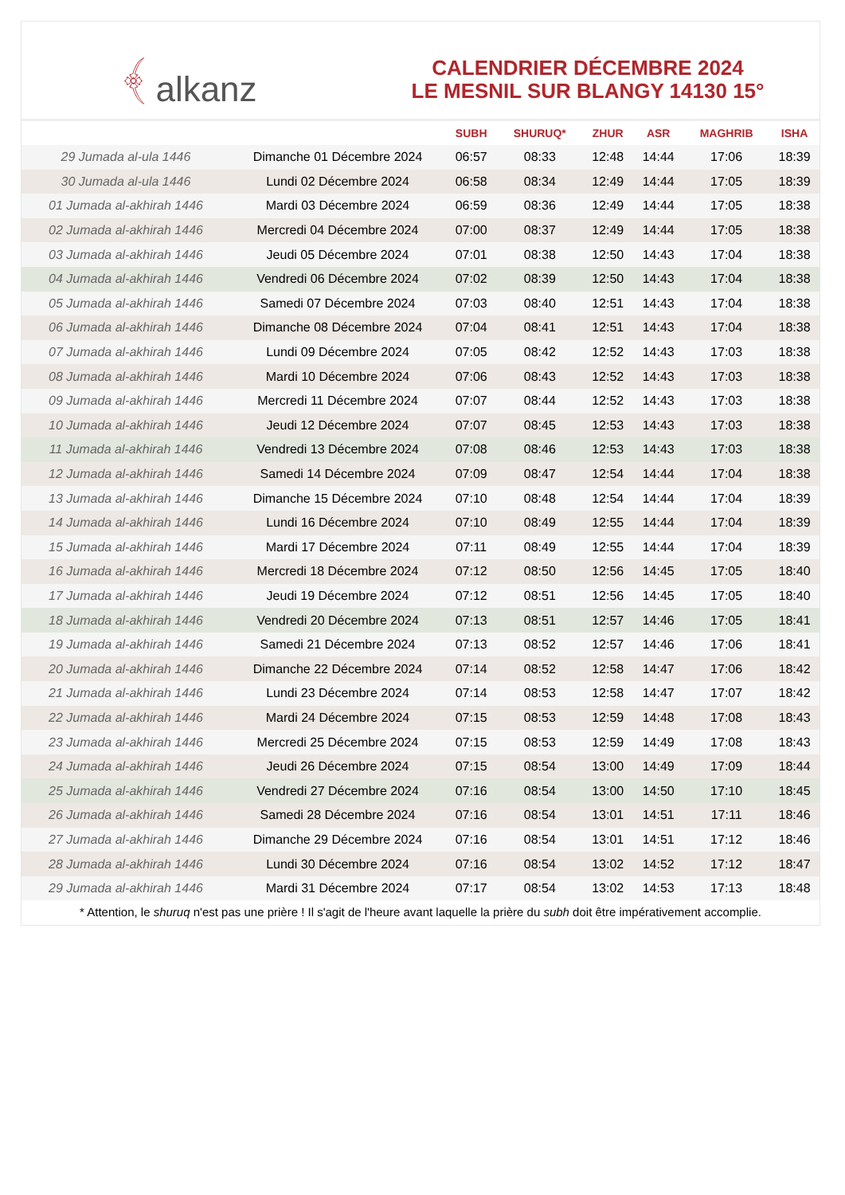﴾ alkanz
CALENDRIER DÉCEMBRE 2024
LE MESNIL SUR BLANGY 14130 15°
| | | SUBH | SHURUQ* | ZHUR | ASR | MAGHRIB | ISHA |
| --- | --- | --- | --- | --- | --- | --- | --- |
| 29 Jumada al-ula 1446 | Dimanche 01 Décembre 2024 | 06:57 | 08:33 | 12:48 | 14:44 | 17:06 | 18:39 |
| 30 Jumada al-ula 1446 | Lundi 02 Décembre 2024 | 06:58 | 08:34 | 12:49 | 14:44 | 17:05 | 18:39 |
| 01 Jumada al-akhirah 1446 | Mardi 03 Décembre 2024 | 06:59 | 08:36 | 12:49 | 14:44 | 17:05 | 18:38 |
| 02 Jumada al-akhirah 1446 | Mercredi 04 Décembre 2024 | 07:00 | 08:37 | 12:49 | 14:44 | 17:05 | 18:38 |
| 03 Jumada al-akhirah 1446 | Jeudi 05 Décembre 2024 | 07:01 | 08:38 | 12:50 | 14:43 | 17:04 | 18:38 |
| 04 Jumada al-akhirah 1446 | Vendredi 06 Décembre 2024 | 07:02 | 08:39 | 12:50 | 14:43 | 17:04 | 18:38 |
| 05 Jumada al-akhirah 1446 | Samedi 07 Décembre 2024 | 07:03 | 08:40 | 12:51 | 14:43 | 17:04 | 18:38 |
| 06 Jumada al-akhirah 1446 | Dimanche 08 Décembre 2024 | 07:04 | 08:41 | 12:51 | 14:43 | 17:04 | 18:38 |
| 07 Jumada al-akhirah 1446 | Lundi 09 Décembre 2024 | 07:05 | 08:42 | 12:52 | 14:43 | 17:03 | 18:38 |
| 08 Jumada al-akhirah 1446 | Mardi 10 Décembre 2024 | 07:06 | 08:43 | 12:52 | 14:43 | 17:03 | 18:38 |
| 09 Jumada al-akhirah 1446 | Mercredi 11 Décembre 2024 | 07:07 | 08:44 | 12:52 | 14:43 | 17:03 | 18:38 |
| 10 Jumada al-akhirah 1446 | Jeudi 12 Décembre 2024 | 07:07 | 08:45 | 12:53 | 14:43 | 17:03 | 18:38 |
| 11 Jumada al-akhirah 1446 | Vendredi 13 Décembre 2024 | 07:08 | 08:46 | 12:53 | 14:43 | 17:03 | 18:38 |
| 12 Jumada al-akhirah 1446 | Samedi 14 Décembre 2024 | 07:09 | 08:47 | 12:54 | 14:44 | 17:04 | 18:38 |
| 13 Jumada al-akhirah 1446 | Dimanche 15 Décembre 2024 | 07:10 | 08:48 | 12:54 | 14:44 | 17:04 | 18:39 |
| 14 Jumada al-akhirah 1446 | Lundi 16 Décembre 2024 | 07:10 | 08:49 | 12:55 | 14:44 | 17:04 | 18:39 |
| 15 Jumada al-akhirah 1446 | Mardi 17 Décembre 2024 | 07:11 | 08:49 | 12:55 | 14:44 | 17:04 | 18:39 |
| 16 Jumada al-akhirah 1446 | Mercredi 18 Décembre 2024 | 07:12 | 08:50 | 12:56 | 14:45 | 17:05 | 18:40 |
| 17 Jumada al-akhirah 1446 | Jeudi 19 Décembre 2024 | 07:12 | 08:51 | 12:56 | 14:45 | 17:05 | 18:40 |
| 18 Jumada al-akhirah 1446 | Vendredi 20 Décembre 2024 | 07:13 | 08:51 | 12:57 | 14:46 | 17:05 | 18:41 |
| 19 Jumada al-akhirah 1446 | Samedi 21 Décembre 2024 | 07:13 | 08:52 | 12:57 | 14:46 | 17:06 | 18:41 |
| 20 Jumada al-akhirah 1446 | Dimanche 22 Décembre 2024 | 07:14 | 08:52 | 12:58 | 14:47 | 17:06 | 18:42 |
| 21 Jumada al-akhirah 1446 | Lundi 23 Décembre 2024 | 07:14 | 08:53 | 12:58 | 14:47 | 17:07 | 18:42 |
| 22 Jumada al-akhirah 1446 | Mardi 24 Décembre 2024 | 07:15 | 08:53 | 12:59 | 14:48 | 17:08 | 18:43 |
| 23 Jumada al-akhirah 1446 | Mercredi 25 Décembre 2024 | 07:15 | 08:53 | 12:59 | 14:49 | 17:08 | 18:43 |
| 24 Jumada al-akhirah 1446 | Jeudi 26 Décembre 2024 | 07:15 | 08:54 | 13:00 | 14:49 | 17:09 | 18:44 |
| 25 Jumada al-akhirah 1446 | Vendredi 27 Décembre 2024 | 07:16 | 08:54 | 13:00 | 14:50 | 17:10 | 18:45 |
| 26 Jumada al-akhirah 1446 | Samedi 28 Décembre 2024 | 07:16 | 08:54 | 13:01 | 14:51 | 17:11 | 18:46 |
| 27 Jumada al-akhirah 1446 | Dimanche 29 Décembre 2024 | 07:16 | 08:54 | 13:01 | 14:51 | 17:12 | 18:46 |
| 28 Jumada al-akhirah 1446 | Lundi 30 Décembre 2024 | 07:16 | 08:54 | 13:02 | 14:52 | 17:12 | 18:47 |
| 29 Jumada al-akhirah 1446 | Mardi 31 Décembre 2024 | 07:17 | 08:54 | 13:02 | 14:53 | 17:13 | 18:48 |
* Attention, le shuruq n'est pas une prière ! Il s'agit de l'heure avant laquelle la prière du subh doit être impérativement accomplie.